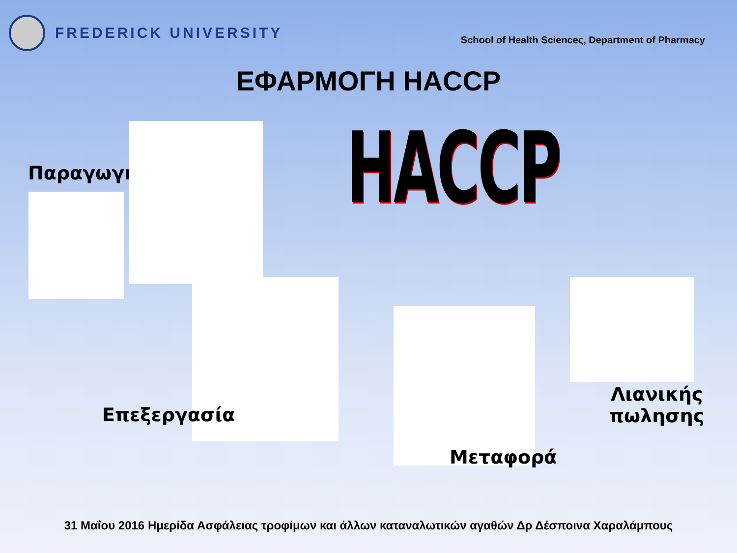FREDERICK UNIVERSITY
School of Health Scienceς, Department of Pharmacy
ΕΦΑΡΜΟΓΗ HACCP
HACCP
Παραγωγή
Επεξεργασία
Μεταφορά
Λιανικής
πωλησης
31 Μαΐου 2016 Ημερίδα Ασφάλειας τροφίμων και άλλων καταναλωτικών αγαθών Δρ Δέσποινα Χαραλάμπους